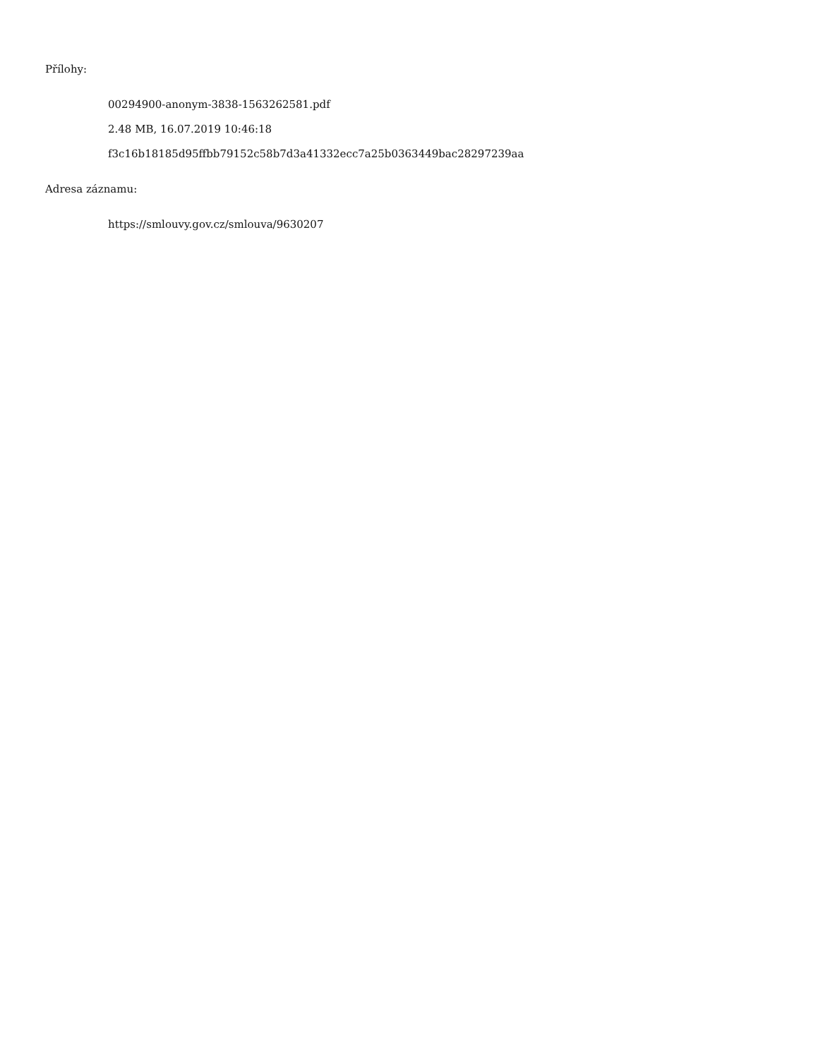Přílohy:
00294900-anonym-3838-1563262581.pdf
2.48 MB, 16.07.2019 10:46:18
f3c16b18185d95ffbb79152c58b7d3a41332ecc7a25b0363449bac28297239aa
Adresa záznamu:
https://smlouvy.gov.cz/smlouva/9630207